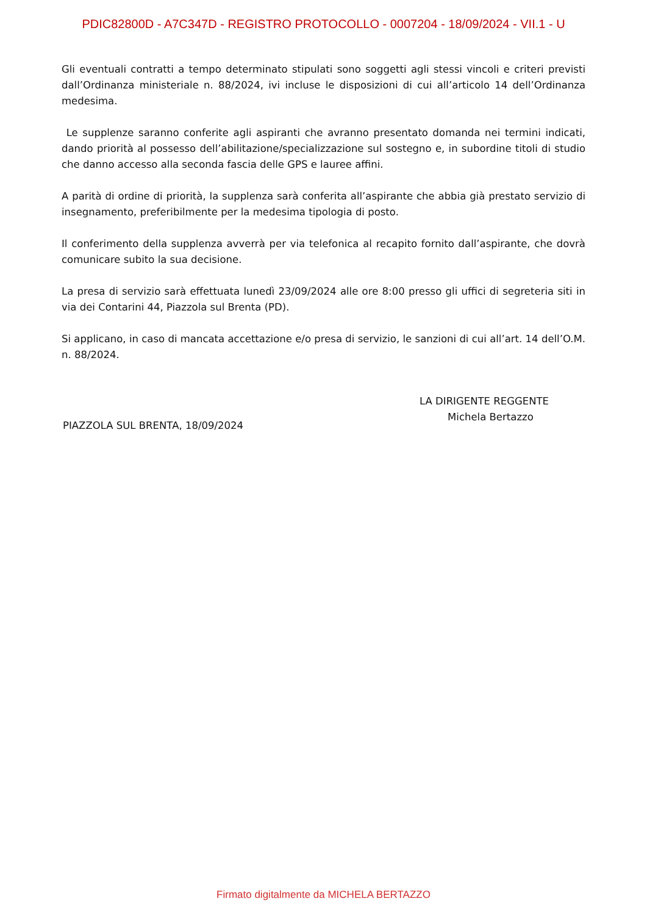PDIC82800D - A7C347D - REGISTRO PROTOCOLLO - 0007204 - 18/09/2024 - VII.1 - U
Gli eventuali contratti a tempo determinato stipulati sono soggetti agli stessi vincoli e criteri previsti dall’Ordinanza ministeriale n. 88/2024, ivi incluse le disposizioni di cui all’articolo 14 dell’Ordinanza medesima.
Le supplenze saranno conferite agli aspiranti che avranno presentato domanda nei termini indicati, dando priorità al possesso dell’abilitazione/specializzazione sul sostegno e, in subordine titoli di studio che danno accesso alla seconda fascia delle GPS e lauree affini.
A parità di ordine di priorità, la supplenza sarà conferita all’aspirante che abbia già prestato servizio di insegnamento, preferibilmente per la medesima tipologia di posto.
Il conferimento della supplenza avverrà per via telefonica al recapito fornito dall’aspirante, che dovrà comunicare subito la sua decisione.
La presa di servizio sarà effettuata lunedì 23/09/2024 alle ore 8:00 presso gli uffici di segreteria siti in via dei Contarini 44, Piazzola sul Brenta (PD).
Si applicano, in caso di mancata accettazione e/o presa di servizio, le sanzioni di cui all’art. 14 dell’O.M. n. 88/2024.
PIAZZOLA SUL BRENTA, 18/09/2024
LA DIRIGENTE REGGENTE
Michela Bertazzo
Firmato digitalmente da MICHELA BERTAZZO